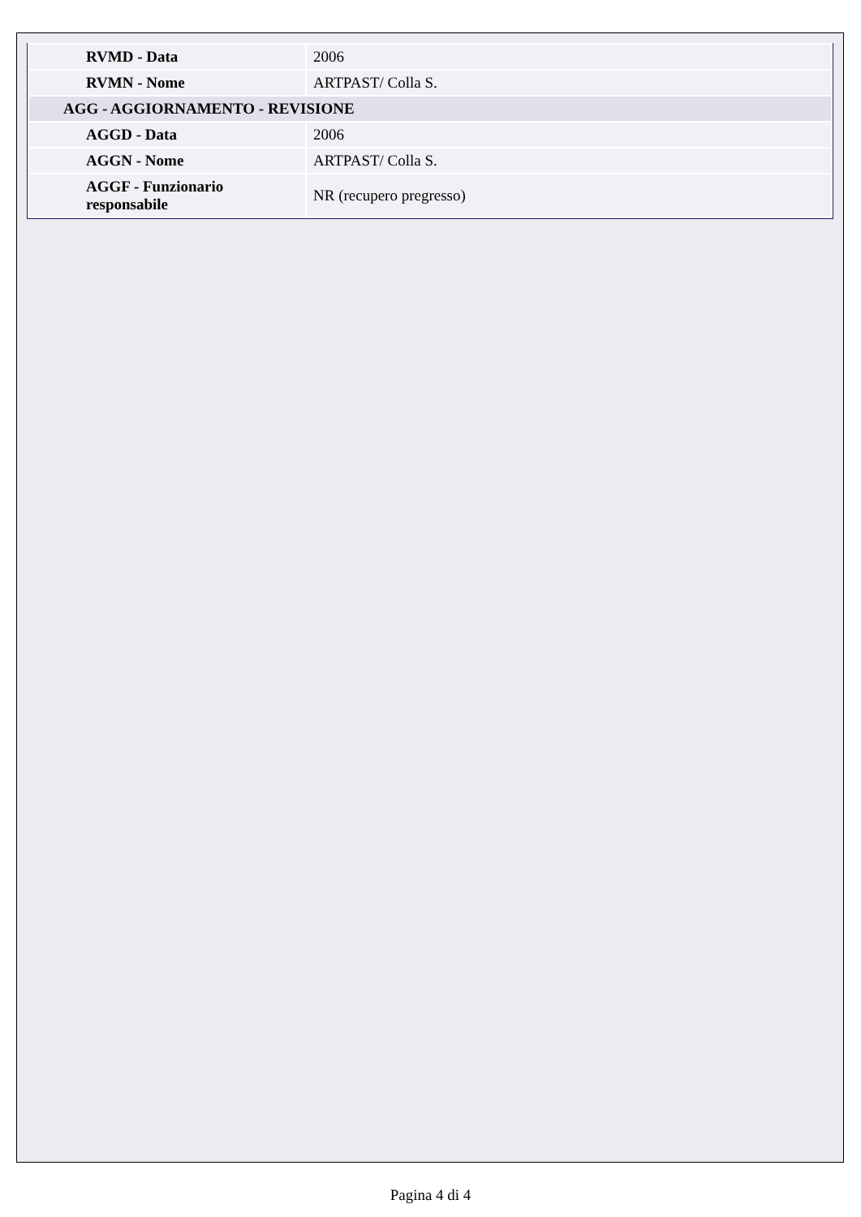| RVMD - Data | 2006 |
| RVMN - Nome | ARTPAST/ Colla S. |
| AGG - AGGIORNAMENTO - REVISIONE | |
| AGGD - Data | 2006 |
| AGGN - Nome | ARTPAST/ Colla S. |
| AGGF - Funzionario responsabile | NR (recupero pregresso) |
Pagina 4 di 4